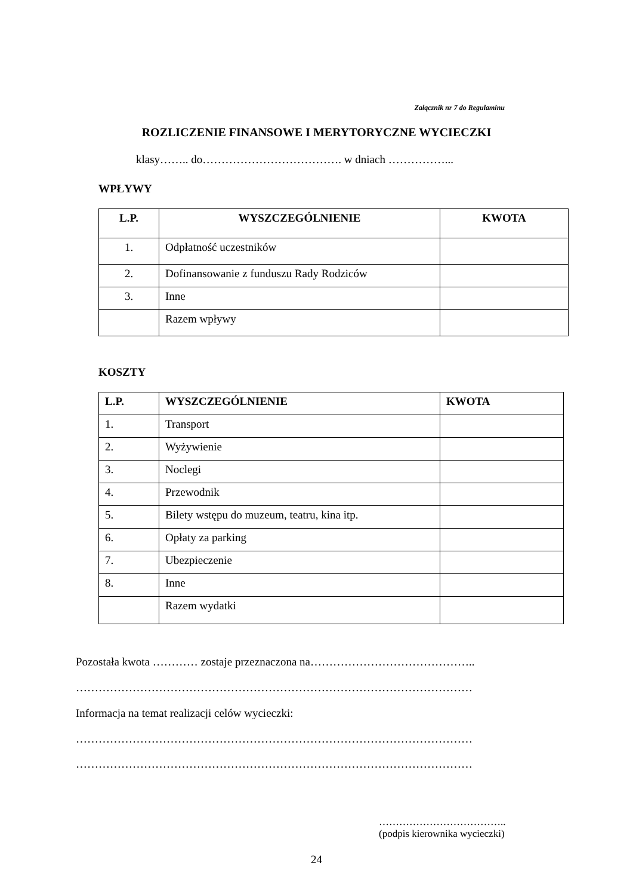Załącznik nr 7 do Regulaminu
ROZLICZENIE FINANSOWE I MERYTORYCZNE WYCIECZKI
klasy…….. do………………………………. w dniach ……………...
WPŁYWY
| L.P. | WYSZCZEGÓLNIENIE | KWOTA |
| --- | --- | --- |
| 1. | Odpłatność uczestników | |
| 2. | Dofinansowanie z funduszu Rady Rodziców | |
| 3. | Inne | |
| | Razem wpływy | |
KOSZTY
| L.P. | WYSZCZEGÓLNIENIE | KWOTA |
| --- | --- | --- |
| 1. | Transport | |
| 2. | Wyżywienie | |
| 3. | Noclegi | |
| 4. | Przewodnik | |
| 5. | Bilety wstępu do muzeum, teatru, kina itp. | |
| 6. | Opłaty za parking | |
| 7. | Ubezpieczenie | |
| 8. | Inne | |
| | Razem wydatki | |
Pozostała kwota ………… zostaje przeznaczona na……………………………………..
……………………………………………………………………………………………
Informacja na temat realizacji celów wycieczki:
……………………………………………………………………………………………
……………………………………………………………………………………………
………………………………..
(podpis kierownika wycieczki)
24